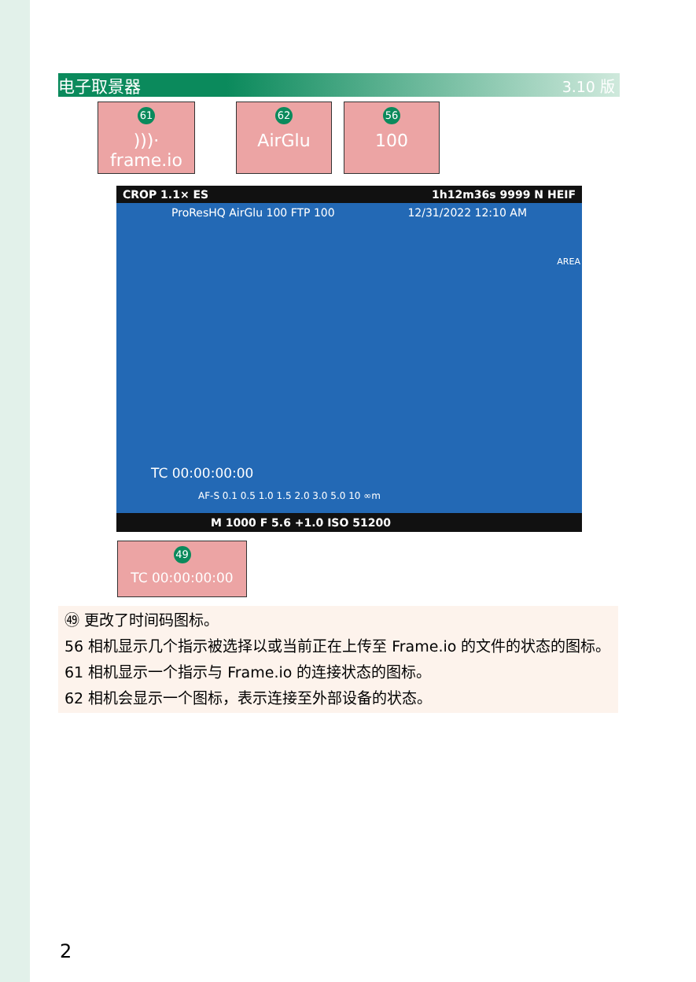电子取景器 3.10 版
61)))· frame.io
62
AirGlu
56
100
CROP 1.1× ES 1h12m36s 9999 N HEIF
ProResHQ AirGlu 100 FTP 100 12/31/2022 12:10 AM
TC 00:00:00:00
AF-S 0.1 0.5 1.0 1.5 2.0 3.0 5.0 10 ∞m
AREA
M 1000 F 5.6 +1.0 ISO 51200
49
TC 00:00:00:00
㊾ 更改了时间码图标。
56 相机显示几个指示被选择以或当前正在上传至 Frame.io 的文件的状态的图标。
61 相机显示一个指示与 Frame.io 的连接状态的图标。
62 相机会显示一个图标，表示连接至外部设备的状态。
2